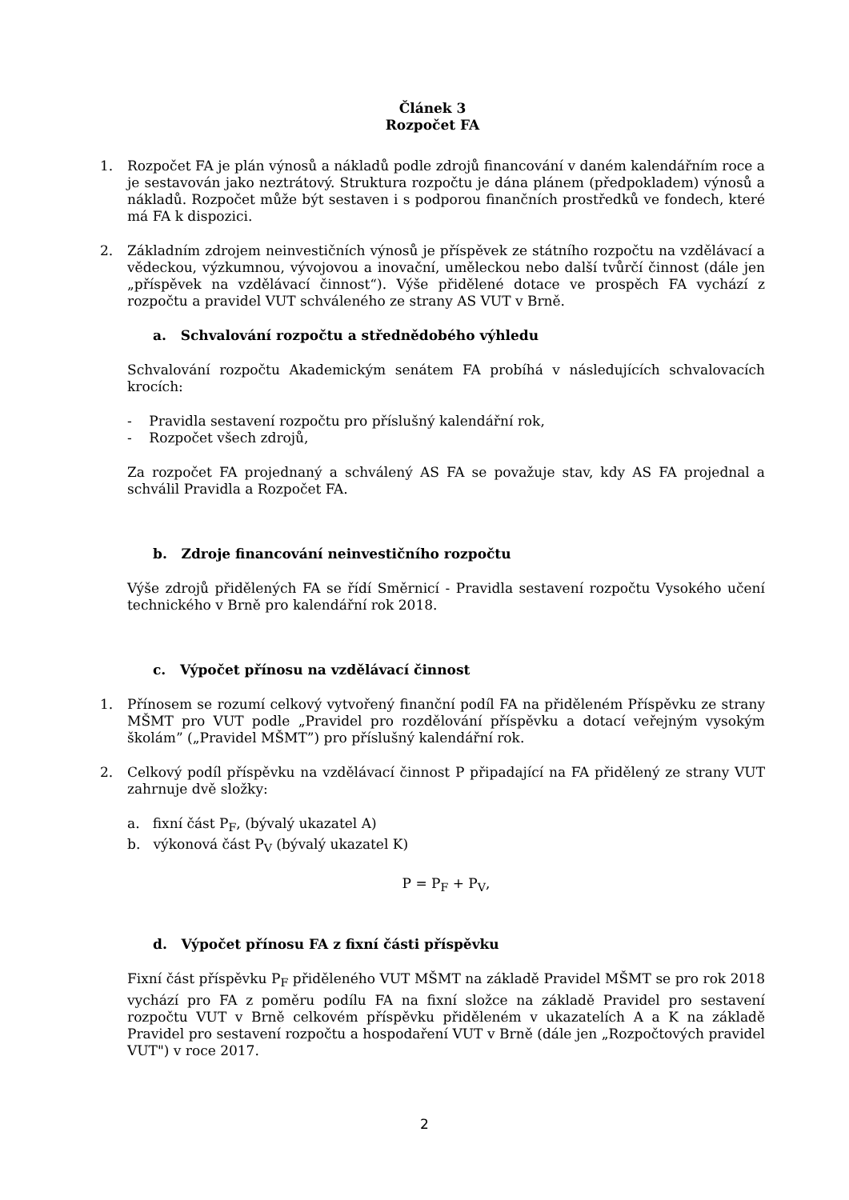Článek 3
Rozpočet FA
1. Rozpočet FA je plán výnosů a nákladů podle zdrojů financování v daném kalendářním roce a je sestavován jako neztrátový. Struktura rozpočtu je dána plánem (předpokladem) výnosů a nákladů. Rozpočet může být sestaven i s podporou finančních prostředků ve fondech, které má FA k dispozici.
2. Základním zdrojem neinvestičních výnosů je příspěvek ze státního rozpočtu na vzdělávací a vědeckou, výzkumnou, vývojovou a inovační, uměleckou nebo další tvůrčí činnost (dále jen „příspěvek na vzdělávací činnost“). Výše přidělené dotace ve prospěch FA vychází z rozpočtu a pravidel VUT schváleného ze strany AS VUT v Brně.
a. Schvalování rozpočtu a střednědobého výhledu
Schvalování rozpočtu Akademickým senátem FA probíhá v následujících schvalovacích krocích:
- Pravidla sestavení rozpočtu pro příslušný kalendářní rok,
- Rozpočet všech zdrojů,
Za rozpočet FA projednaný a schválený AS FA se považuje stav, kdy AS FA projednal a schválil Pravidla a Rozpočet FA.
b. Zdroje financování neinvestičního rozpočtu
Výše zdrojů přidělených FA se řídí Směrnicí - Pravidla sestavení rozpočtu Vysokého učení technického v Brně pro kalendářní rok 2018.
c. Výpočet přínosu na vzdělávací činnost
1. Přínosem se rozumí celkový vytvořený finanční podíl FA na přiděleném Příspěvku ze strany MŠMT pro VUT podle „Pravidel pro rozdělování příspěvku a dotací veřejným vysokým školám” („Pravidel MŠMT”) pro příslušný kalendářní rok.
2. Celkový podíl příspěvku na vzdělávací činnost P připadající na FA přidělený ze strany VUT zahrnuje dvě složky:
a. fixní část P<sub>F</sub>, (bývalý ukazatel A)
b. výkonová část P<sub>V</sub> (bývalý ukazatel K)
P = P<sub>F</sub> + P<sub>V</sub>,
d. Výpočet přínosu FA z fixní části příspěvku
Fixní část příspěvku P<sub>F</sub> přiděleného VUT MŠMT na základě Pravidel MŠMT se pro rok 2018 vychází pro FA z poměru podílu FA na fixní složce na základě Pravidel pro sestavení rozpočtu VUT v Brně celkovém příspěvku přiděleném v ukazatelích A a K na základě Pravidel pro sestavení rozpočtu a hospodaření VUT v Brně (dále jen „Rozpočtových pravidel VUT") v roce 2017.
2